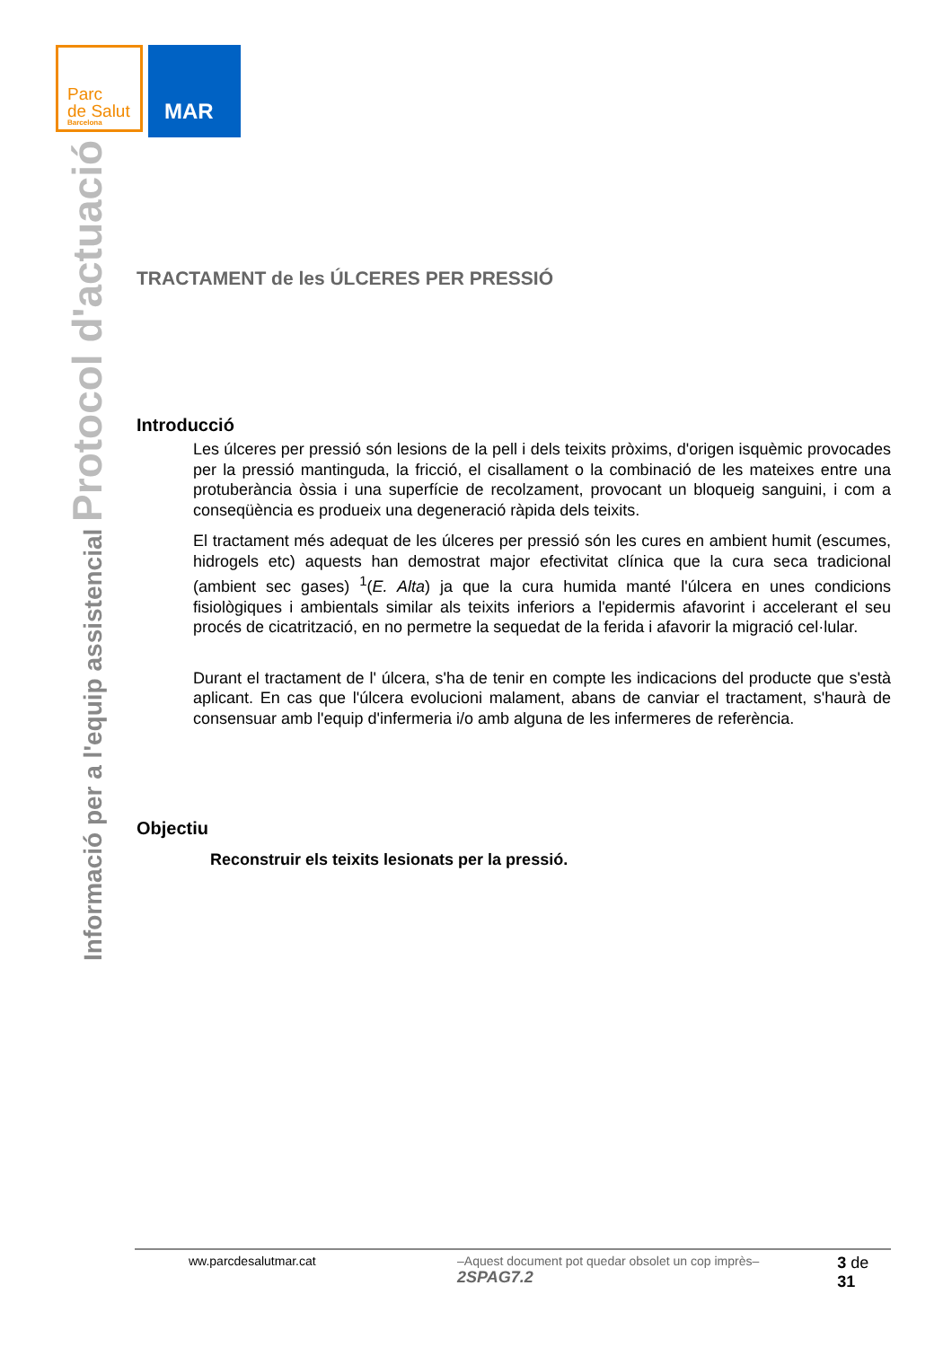Parc
de Salut
Barcelona
MAR
Informació per a l'equip assistencial Protocol d'actuació
TRACTAMENT de les ÚLCERES PER PRESSIÓ
Introducció
Les úlceres per pressió són lesions de la pell i dels teixits pròxims, d'origen isquèmic provocades per la pressió mantinguda, la fricció, el cisallament o la combinació de les mateixes entre una protuberància òssia i una superfície de recolzament, provocant un bloqueig sanguini, i com a conseqüència es produeix una degeneració ràpida dels teixits.
El tractament més adequat de les úlceres per pressió són les cures en ambient humit (escumes, hidrogels etc) aquests han demostrat major efectivitat clínica que la cura seca tradicional (ambient sec gases) <sup>1</sup>(E. Alta) ja que la cura humida manté l'úlcera en unes condicions fisiològiques i ambientals similar als teixits inferiors a l'epidermis afavorint i accelerant el seu procés de cicatrització, en no permetre la sequedat de la ferida i afavorir la migració cel·lular.
Durant el tractament de l' úlcera, s'ha de tenir en compte les indicacions del producte que s'està aplicant. En cas que l'úlcera evolucioni malament, abans de canviar el tractament, s'haurà de consensuar amb l'equip d'infermeria i/o amb alguna de les infermeres de referència.
Objectiu
Reconstruir els teixits lesionats per la pressió.
ww.parcdesalutmar.cat –Aquest document pot quedar obsolet un cop imprès– 2SPAG7.2 3 de 31